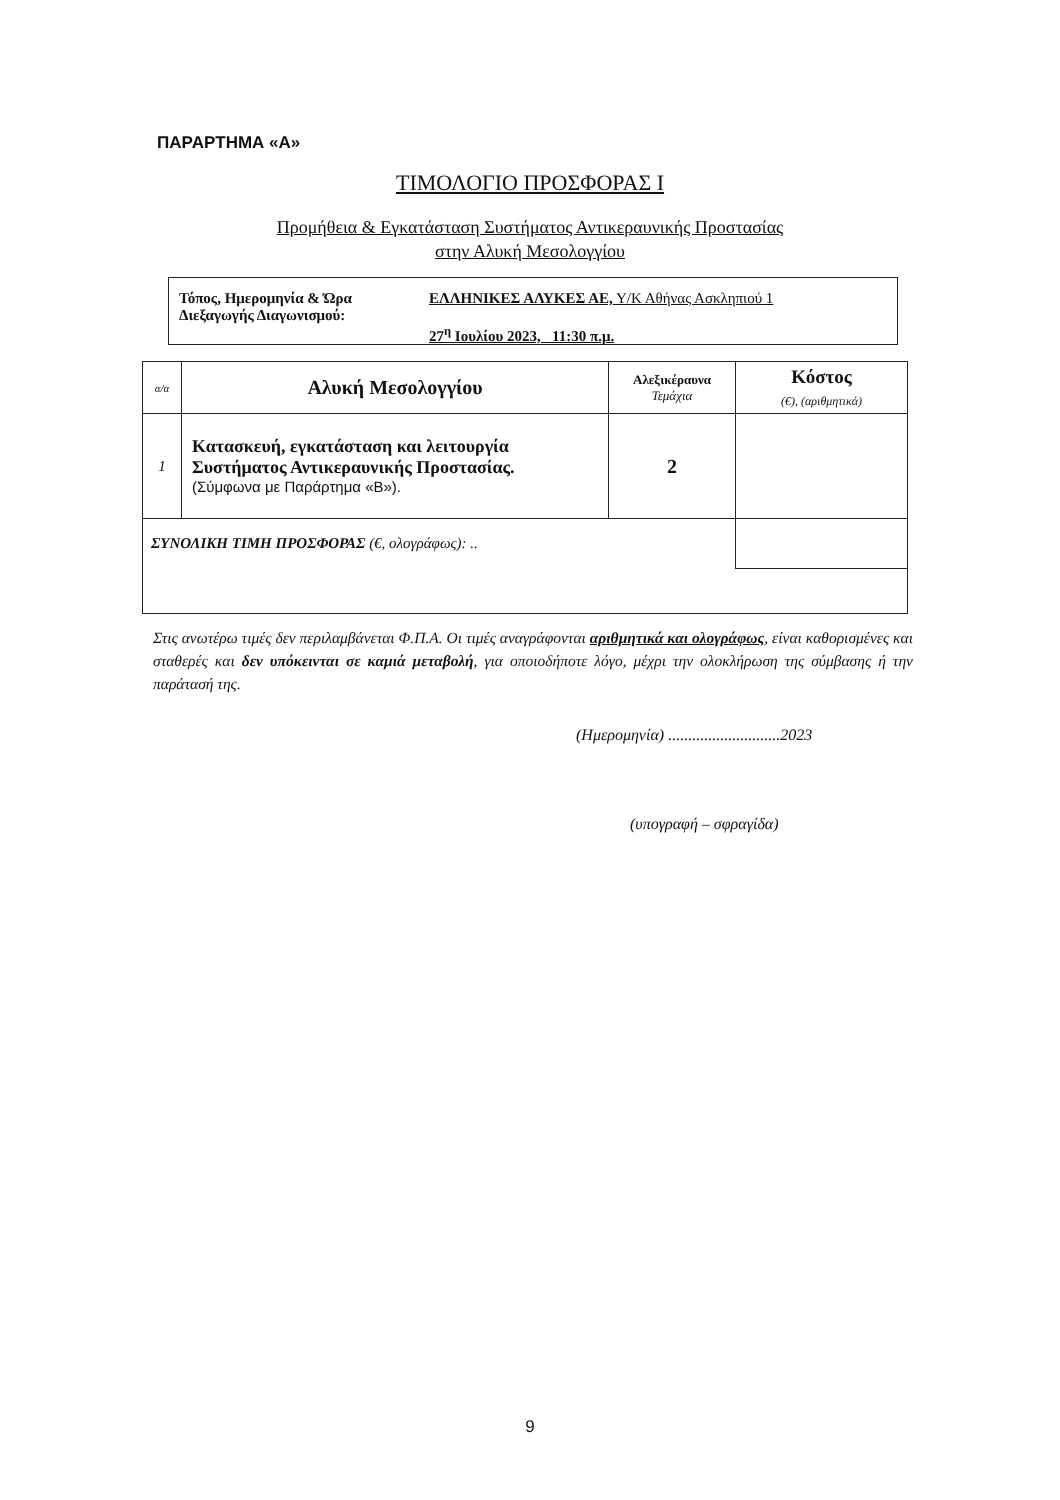ΠΑΡΑΡΤΗΜΑ «Α»
ΤΙΜΟΛΟΓΙΟ ΠΡΟΣΦΟΡΑΣ Ι
Προμήθεια & Εγκατάσταση Συστήματος Αντικεραυνικής Προστασίας
στην Αλυκή Μεσολογγίου
| Τόπος, Ημερομηνία & Ώρα Διεξαγωγής Διαγωνισμού: | ΕΛΛΗΝΙΚΕΣ ΑΛΥΚΕΣ ΑΕ, Υ/Κ Αθήνας Ασκληπιού 1 27<sup>η</sup> Ιουλίου 2023, 11:30 π.μ. |
| α/α | Αλυκή Μεσολογγίου | Αλεξικέραυνα Τεμάχια | Κόστος (€), (αριθμητικά) |
| --- | --- | --- | --- |
| 1 | Κατασκευή, εγκατάσταση και λειτουργία Συστήματος Αντικεραυνικής Προστασίας. (Σύμφωνα με Παράρτημα «Β»). | 2 | |
| ΣΥΝΟΛΙΚΗ ΤΙΜΗ ΠΡΟΣΦΟΡΑΣ (€, ολογράφως): .. | | | |
Στις ανωτέρω τιμές δεν περιλαμβάνεται Φ.Π.Α. Οι τιμές αναγράφονται αριθμητικά και ολογράφως, είναι καθορισμένες και σταθερές και δεν υπόκεινται σε καμιά μεταβολή, για οποιοδήποτε λόγο, μέχρι την ολοκλήρωση της σύμβασης ή την παράτασή της.
(Ημερομηνία) ............................2023
(υπογραφή – σφραγίδα)
9